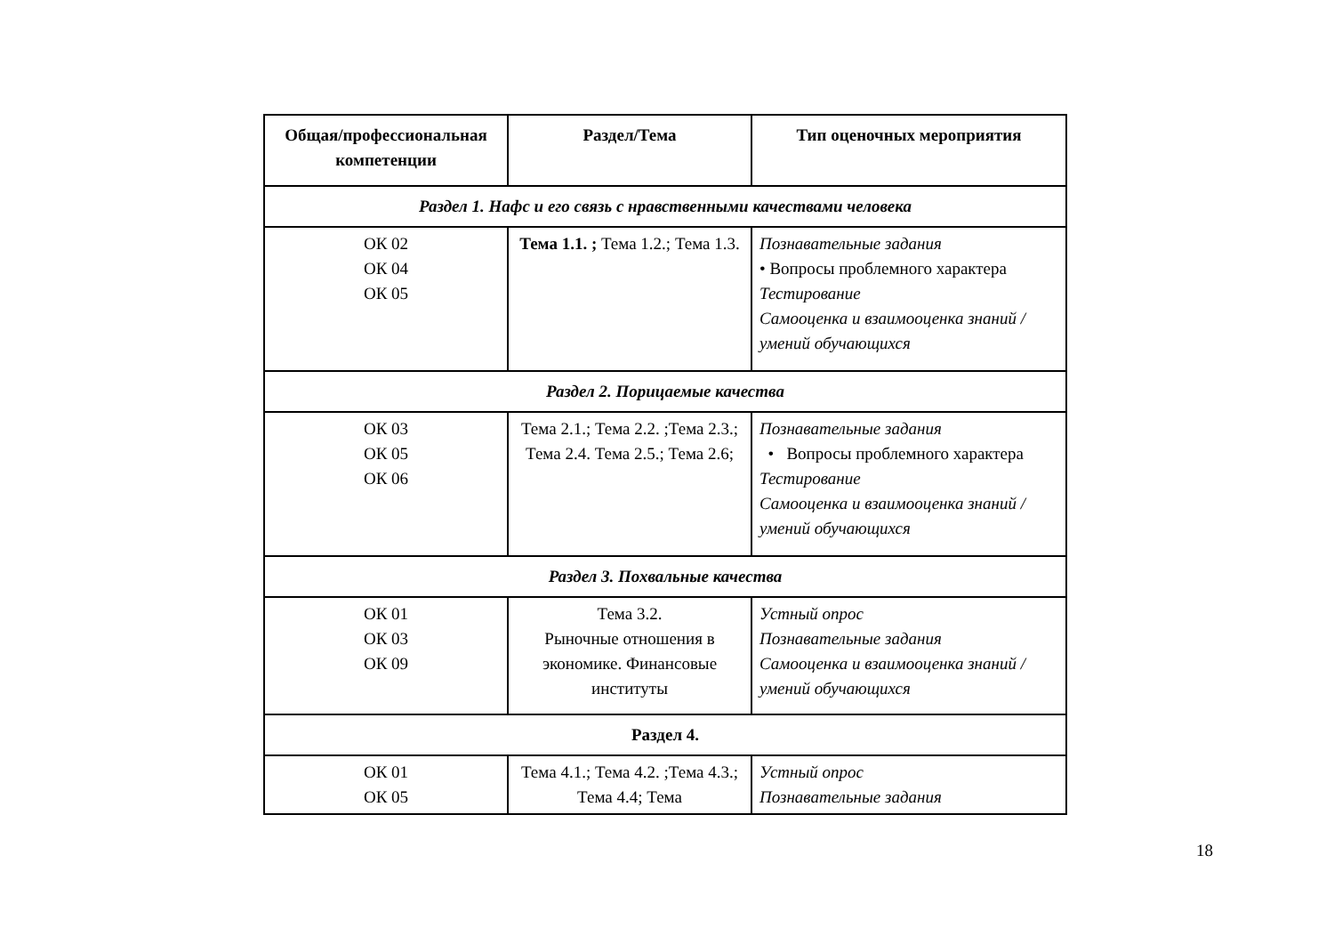| Общая/профессиональная компетенции | Раздел/Тема | Тип оценочных мероприятия |
| --- | --- | --- |
| Раздел 1. Нафс и его связь с нравственными качествами человека | | |
| ОК 02 ОК 04 ОК 05 | Тема 1.1. ; Тема 1.2.; Тема 1.3. | Познавательные задания • Вопросы проблемного характера Тестирование Самооценка и взаимооценка знаний /умений обучающихся |
| Раздел 2. Порицаемые качества | | |
| ОК 03 ОК 05 ОК 06 | Тема 2.1.; Тема 2.2. ;Тема 2.3.; Тема 2.4. Тема 2.5.; Тема 2.6; | Познавательные задания • Вопросы проблемного характера Тестирование Самооценка и взаимооценка знаний /умений обучающихся |
| Раздел 3. Похвальные качества | | |
| ОК 01 ОК 03 ОК 09 | Тема 3.2. Рыночные отношения в экономике. Финансовые институты | Устный опрос Познавательные задания Самооценка и взаимооценка знаний /умений обучающихся |
| Раздел 4. | | |
| ОК 01 ОК 05 | Тема 4.1.; Тема 4.2. ;Тема 4.3.; Тема 4.4; Тема | Устный опрос Познавательные задания |
18